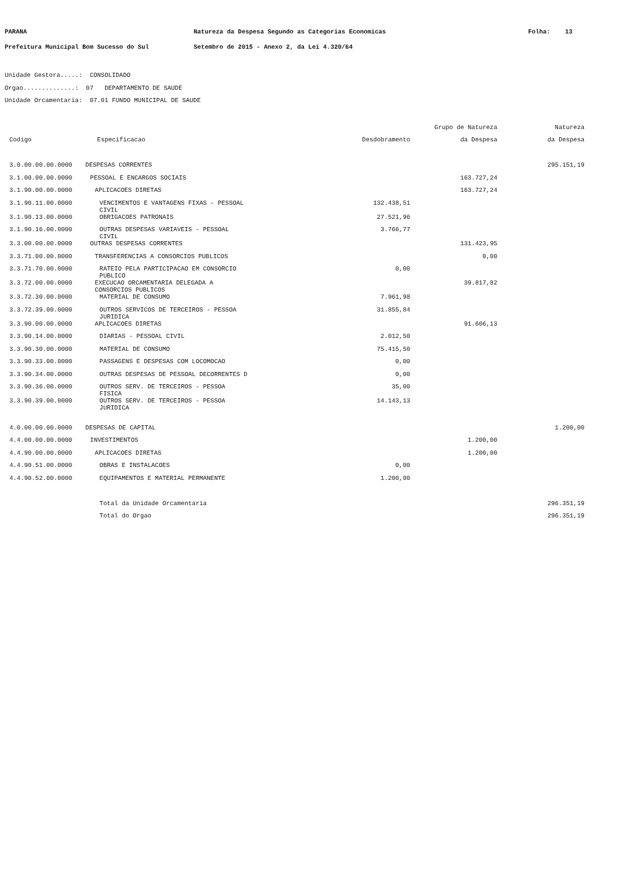PARANA Natureza da Despesa Segundo as Categorias Economicas Folha: 13
Prefeitura Municipal Bom Sucesso do Sul Setembro de 2015 - Anexo 2, da Lei 4.320/64
Unidade Gestora.....: CONSOLIDADO
Orgao..............: 07 DEPARTAMENTO DE SAUDE
Unidade Orcamentaria: 07.01 FUNDO MUNICIPAL DE SAUDE
| | | | Grupo de Natureza | Natureza |
| --- | --- | --- | --- | --- |
| Codigo | Especificacao | Desdobramento | da Despesa | da Despesa |
| 3.0.00.00.00.0000 | DESPESAS CORRENTES | | | 295.151,19 |
| 3.1.00.00.00.0000 | PESSOAL E ENCARGOS SOCIAIS | | 163.727,24 | |
| 3.1.90.00.00.0000 | APLICACOES DIRETAS | | 163.727,24 | |
| 3.1.90.11.00.0000 | VENCIMENTOS E VANTAGENS FIXAS - PESSOAL CIVIL | 132.438,51 | | |
| 3.1.90.13.00.0000 | OBRIGACOES PATRONAIS | 27.521,96 | | |
| 3.1.90.16.00.0000 | OUTRAS DESPESAS VARIAVEIS - PESSOAL CIVIL | 3.766,77 | | |
| 3.3.00.00.00.0000 | OUTRAS DESPESAS CORRENTES | | 131.423,95 | |
| 3.3.71.00.00.0000 | TRANSFERENCIAS A CONSORCIOS PUBLICOS | | 0,00 | |
| 3.3.71.70.00.0000 | RATEIO PELA PARTICIPACAO EM CONSORCIO PUBLICO | 0,00 | | |
| 3.3.72.00.00.0000 | EXECUCAO ORCAMENTARIA DELEGADA A CONSORCIOS PUBLICOS | | 39.817,82 | |
| 3.3.72.30.00.0000 | MATERIAL DE CONSUMO | 7.961,98 | | |
| 3.3.72.39.00.0000 | OUTROS SERVICOS DE TERCEIROS - PESSOA JURIDICA | 31.855,84 | | |
| 3.3.90.00.00.0000 | APLICACOES DIRETAS | | 91.606,13 | |
| 3.3.90.14.00.0000 | DIARIAS - PESSOAL CIVIL | 2.012,50 | | |
| 3.3.90.30.00.0000 | MATERIAL DE CONSUMO | 75.415,50 | | |
| 3.3.90.33.00.0000 | PASSAGENS E DESPESAS COM LOCOMOCAO | 0,00 | | |
| 3.3.90.34.00.0000 | OUTRAS DESPESAS DE PESSOAL DECORRENTES D | 0,00 | | |
| 3.3.90.36.00.0000 | OUTROS SERV. DE TERCEIROS - PESSOA FISICA | 35,00 | | |
| 3.3.90.39.00.0000 | OUTROS SERV. DE TERCEIROS - PESSOA JURIDICA | 14.143,13 | | |
| 4.0.00.00.00.0000 | DESPESAS DE CAPITAL | | | 1.200,00 |
| 4.4.00.00.00.0000 | INVESTIMENTOS | | 1.200,00 | |
| 4.4.90.00.00.0000 | APLICACOES DIRETAS | | 1.200,00 | |
| 4.4.90.51.00.0000 | OBRAS E INSTALACOES | 0,00 | | |
| 4.4.90.52.00.0000 | EQUIPAMENTOS E MATERIAL PERMANENTE | 1.200,00 | | |
| | Total da Unidade Orcamentaria | | | 296.351,19 |
| | Total do Orgao | | | 296.351,19 |